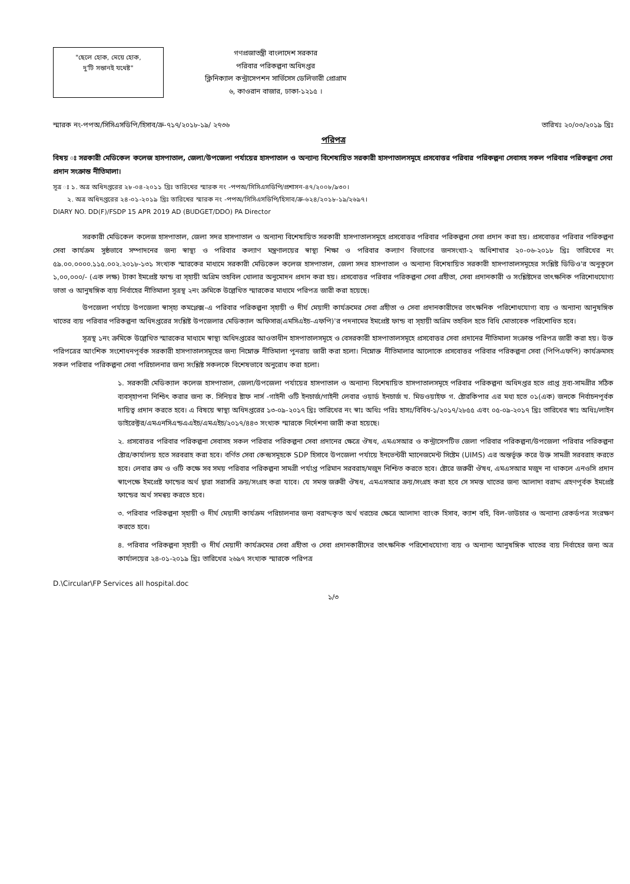"ছেলে হোক, মেয়ে হোক,
দু'টি সন্তানই যথেষ্ট"
গণপ্রজাতন্ত্রী বাংলাদেশ সরকার
পরিবার পরিকল্পনা অধিদপ্তর
ক্লিনিক্যাল কন্ট্রাসেপশন সার্ভিসেস ডেলিভারী প্রোগ্রাম
৬, কাওরান বাজার, ঢাকা-১২১৫ ।
স্মারক নং-পপঅ/সিসিএসডিপি/হিসাব/ক্র-৭১৭/২০১৮-১৯/ ২৭৩৬ তারিখঃ ২০/০৩/২০১৯ খ্রিঃ
পরিপত্র
বিষয় ঃ সরকারী মেডিকেল কলেজ হাসপাতাল, জেলা/উপজেলা পর্যায়ের হাসপাতাল ও অন্যান্য বিশেষায়িত সরকারী হাসপাতালসমূহে প্রসবোত্তর পরিবার পরিকল্পনা সেবাসহ সকল পরিবার পরিকল্পনা সেবা প্রদান সংক্রান্ত নীতিমালা।
সূত্র ঃ ১. অত্র অধিদপ্তরের ২৮-০৪-২০১১ খ্রিঃ তারিখের স্মারক নং -পপঅ/সিসিএসডিপি/প্রশাসন-৪৭/২০০৮/৯৩০।
২. অত্র অধিদপ্তরের ২৪-০১-২০১৯ খ্রিঃ তারিখের স্মারক নং -পপঅ/সিসিএসডিপি/হিসাব/ক্র-৬২৪/২০১৮-১৯/২৬৯৭।
DIARY NO. DD(F)/FSDP 15 APR 2019 AD (BUDGET/DDO) PA Director
সরকারী মেডিকেল কলেজ হাসপাতাল, জেলা সদর হাসপাতাল ও অন্যান্য বিশেষায়িত সরকারী হাসপাতালসমূহে প্রসবোত্তর পরিবার পরিকল্পনা সেবা প্রদান করা হয়। প্রসবোত্তর পরিবার পরিকল্পনা সেবা কার্যক্রম সুষ্ঠভাবে সম্পাদনের জন্য স্বাস্থ্য ও পরিবার কল্যাণ মন্ত্রণালয়ের স্বাস্থ্য শিক্ষা ও পরিবার কল্যাণ বিভাগের জনসংখ্যা-২ অধিশাখার ২০-০৬-২০১৮ খ্রিঃ তারিখের নং ৫৯.০০.০০০০.১১৫.০০২.২০১৮-১৩১ সংখ্যক স্মারকের মাধ্যমে সরকারী মেডিকেল কলেজ হাসপাতাল, জেলা সদর হাসপাতাল ও অন্যান্য বিশেষায়িত সরকারী হাসপাতালসমূহের সংশ্লিষ্ট ডিডিও'র অনুকূলে ১,০০,০০০/- (এক লক্ষ) টাকা ইমপ্রেষ্ট ফান্ড বা স্হায়ী অগ্রিম তহবিল খোলার অনুমোদন প্রদান করা হয়। প্রসবোত্তর পরিবার পরিকল্পনা সেবা গ্রহীতা, সেবা প্রদানকারী ও সংশ্লিষ্টদের তাৎক্ষনিক পরিশোধযোগ্য ভাতা ও আনুষঙ্গিক ব্যয় নির্বাহের নীতিমালা সূত্রস্থ ২নং ক্রমিকে উল্লেখিত স্মারকের মাধ্যমে পরিপত্র জারী করা হয়েছে।
উপজেলা পর্যায়ে উপজেলা স্বাস্হ্য কমপ্লেক্স-এ পরিবার পরিকল্পনা স্হায়ী ও দীর্ঘ মেয়াদী কার্যক্রমের সেবা গ্রহীতা ও সেবা প্রদানকারীদের তাৎক্ষনিক পরিশোধযোগ্য ব্যয় ও অন্যান্য আনুষঙ্গিক খাতের ব্যয় পরিবার পরিকল্পনা অধিদপ্তরের সংশ্লিষ্ট উপজেলার মেডিক্যাল অফিসার(এমসিএইচ-এফপি)'র পদনামের ইমপ্রেষ্ট ফান্ড বা স্হায়ী অগ্রিম তহবিল হতে বিধি মোতাবেক পরিশোধিত হবে।
সূত্রস্থ ১নং ক্রমিকে উল্লেখিত স্মারকের মাধ্যমে স্বাস্থ্য অধিদপ্তরের আওতাধীন হাসপাতালসমূহে ও বেসরকারী হাসপাতালসমূহে প্রসবোত্তর সেবা প্রদানের নীতিমালা সংক্রান্ত পরিপত্র জারী করা হয়। উক্ত পরিপত্রের আংশিক সংশোধনপূর্বক সরকারী হাসপাতালসমূহের জন্য নিম্নোক্ত নীতিমালা পুনরায় জারী করা হলো। নিম্নোক্ত নীতিমালার আলোকে প্রসবোত্তর পরিবার পরিকল্পনা সেবা (পিপিএফপি) কার্যক্রমসহ সকল পরিবার পরিকল্পনা সেবা পরিচালনার জন্য সংশ্লিষ্ট সকলকে বিশেষভাবে অনুরোধ করা হলো।
১. সরকারী মেডিক্যাল কলেজ হাসপাতাল, জেলা/উপজেলা পর্যায়ের হাসপাতাল ও অন্যান্য বিশেষায়িত হাসপাতালসমূহে পরিবার পরিকল্পনা অধিদপ্তর হতে প্রাপ্ত দ্রব্য-সামগ্রীর সঠিক ব্যবস্হাপনা নিশ্চিৎ করার জন্য ক. সিনিয়র ষ্টাফ নার্স -গাইনী ওটি ইনচার্জ/গাইনী লেবার ওয়ার্ড ইনচার্জ খ. মিডওয়াইফ গ. ষ্টোরকিপার এর মধ্য হতে ০১(এক) জনকে নির্বাচনপূর্বক দায়িত্ব প্রদান করতে হবে। এ বিষয়ে স্বাস্থ্য অধিদপ্তরের ১৩-০৯-২০১৭ খ্রিঃ তারিখের নং স্বাঃ অধিঃ পরিঃ হাসঃ/বিবিধ-১/২০১৭/২৮৫৫ এবং ০৫-০৯-২০১৭ খ্রিঃ তারিখের স্বাঃ অধিঃ/লাইন ডাইরেক্টর/এমএনসিএন্ডএএইচ/এমএইচ/২০১৭/৪৪৩ সংখ্যক স্মারকে নির্দেশনা জারী করা হয়েছে।
২. প্রসবোত্তর পরিবার পরিকল্পনা সেবাসহ সকল পরিবার পরিকল্পনা সেবা প্রদানের ক্ষেত্রে ঔষধ, এমএসআর ও কন্ট্রাসেপটিভ জেলা পরিবার পরিকল্পনা/উপজেলা পরিবার পরিকল্পনা ষ্টোর/কার্যালয় হতে সরবরাহ করা হবে। বর্ণিত সেবা কেন্দ্রসমূহকে SDP হিসাবে উপজেলা পর্যায়ে ইনভেন্টরী ম্যানেজমেন্ট সিষ্টেম (UIMS) এর অন্তর্ভূক্ত করে উক্ত সামগ্রী সরবরাহ করতে হবে। লেবার রুম ও ওটি কক্ষে সব সময় পরিবার পরিকল্পনা সামগ্রী পর্যাপ্ত পরিমান সরবরাহ/মজুদ নিশ্চিত করতে হবে। ষ্টোরে জরুরী ঔষধ, এমএসআর মজুদ না থাকলে এনওসি প্রদান স্বাপেক্ষে ইমপ্রেষ্ট ফান্ডের অর্থ দ্বারা সরাসরি ক্রয়/সংগ্রহ করা যাবে। যে সমস্ত জরুরী ঔষধ, এমএসআর ক্রয়/সংগ্রহ করা হবে সে সমস্ত খাতের জন্য আলাদা বরাদ্দ গ্রহণপূর্বক ইমপ্রেষ্ট ফান্ডের অর্থ সমন্বয় করতে হবে।
৩. পরিবার পরিকল্পনা স্হায়ী ও দীর্ঘ মেয়াদী কার্যক্রম পরিচালনার জন্য বরাদ্দকৃত অর্থ খরচের ক্ষেত্রে আলাদা ব্যাংক হিসাব, ক্যাশ বহি, বিল-ভাউচার ও অন্যান্য রেকর্ডপত্র সংরক্ষণ করতে হবে।
৪. পরিবার পরিকল্পনা স্হায়ী ও দীর্ঘ মেয়াদী কার্যক্রমের সেবা গ্রহীতা ও সেবা প্রদানকারীদের তাৎক্ষনিক পরিশোধযোগ্য ব্যয় ও অন্যান্য আনুষঙ্গিক খাতের ব্যয় নির্বাহের জন্য অত্র কার্যালয়ের ২৪-০১-২০১৯ খ্রিঃ তারিখের ২৬৯৭ সংখ্যক স্মারকে পরিপত্র
D.\Circular\FP Services all hospital.doc
১/৩